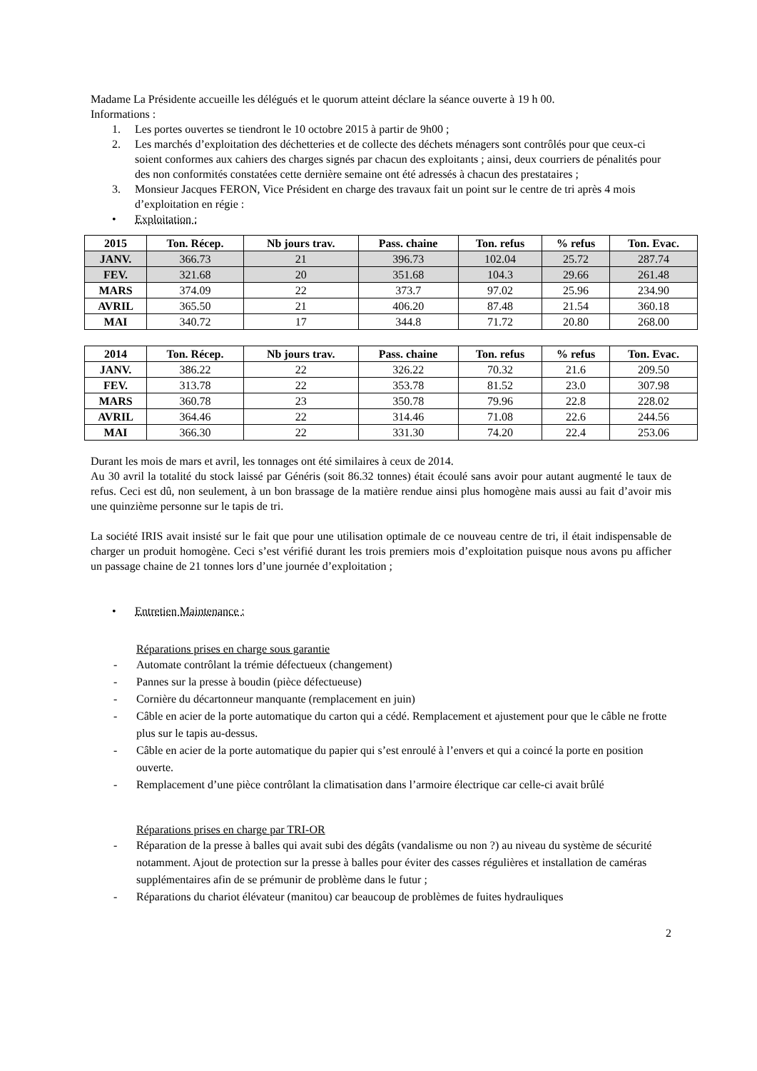Madame La Présidente accueille les délégués et le quorum atteint déclare la séance ouverte à 19 h 00.
Informations :
1. Les portes ouvertes se tiendront le 10 octobre 2015 à partir de 9h00 ;
2. Les marchés d’exploitation des déchetteries et de collecte des déchets ménagers sont contrôlés pour que ceux-ci soient conformes aux cahiers des charges signés par chacun des exploitants ; ainsi, deux courriers de pénalités pour des non conformités constatées cette dernière semaine ont été adressés à chacun des prestataires ;
3. Monsieur Jacques FERON, Vice Président en charge des travaux fait un point sur le centre de tri après 4 mois d’exploitation en régie :
• Exploitation :
| 2015 | Ton. Récep. | Nb jours trav. | Pass. chaine | Ton. refus | % refus | Ton. Evac. |
| --- | --- | --- | --- | --- | --- | --- |
| JANV. | 366.73 | 21 | 396.73 | 102.04 | 25.72 | 287.74 |
| FEV. | 321.68 | 20 | 351.68 | 104.3 | 29.66 | 261.48 |
| MARS | 374.09 | 22 | 373.7 | 97.02 | 25.96 | 234.90 |
| AVRIL | 365.50 | 21 | 406.20 | 87.48 | 21.54 | 360.18 |
| MAI | 340.72 | 17 | 344.8 | 71.72 | 20.80 | 268.00 |
| 2014 | Ton. Récep. | Nb jours trav. | Pass. chaine | Ton. refus | % refus | Ton. Evac. |
| --- | --- | --- | --- | --- | --- | --- |
| JANV. | 386.22 | 22 | 326.22 | 70.32 | 21.6 | 209.50 |
| FEV. | 313.78 | 22 | 353.78 | 81.52 | 23.0 | 307.98 |
| MARS | 360.78 | 23 | 350.78 | 79.96 | 22.8 | 228.02 |
| AVRIL | 364.46 | 22 | 314.46 | 71.08 | 22.6 | 244.56 |
| MAI | 366.30 | 22 | 331.30 | 74.20 | 22.4 | 253.06 |
Durant les mois de mars et avril, les tonnages ont été similaires à ceux de 2014.
Au 30 avril la totalité du stock laissé par Généris (soit 86.32 tonnes) était écoulé sans avoir pour autant augmenté le taux de refus. Ceci est dû, non seulement, à un bon brassage de la matière rendue ainsi plus homogène mais aussi au fait d’avoir mis une quinzième personne sur le tapis de tri.
La société IRIS avait insisté sur le fait que pour une utilisation optimale de ce nouveau centre de tri, il était indispensable de charger un produit homogène. Ceci s’est vérifié durant les trois premiers mois d’exploitation puisque nous avons pu afficher un passage chaine de 21 tonnes lors d’une journée d’exploitation ;
• Entretien Maintenance :
Réparations prises en charge sous garantie
- Automate contrôlant la trémie défectueux (changement)
- Pannes sur la presse à boudin (pièce défectueuse)
- Cornière du décartonneur manquante (remplacement en juin)
- Câble en acier de la porte automatique du carton qui a cédé. Remplacement et ajustement pour que le câble ne frotte plus sur le tapis au-dessus.
- Câble en acier de la porte automatique du papier qui s’est enroulé à l’envers et qui a coincé la porte en position ouverte.
- Remplacement d’une pièce contrôlant la climatisation dans l’armoire électrique car celle-ci avait brûlé
Réparations prises en charge par TRI-OR
- Réparation de la presse à balles qui avait subi des dégâts (vandalisme ou non ?) au niveau du système de sécurité notamment. Ajout de protection sur la presse à balles pour éviter des casses régulières et installation de caméras supplémentaires afin de se prémunir de problème dans le futur ;
- Réparations du chariot élévateur (manitou) car beaucoup de problèmes de fuites hydrauliques
2